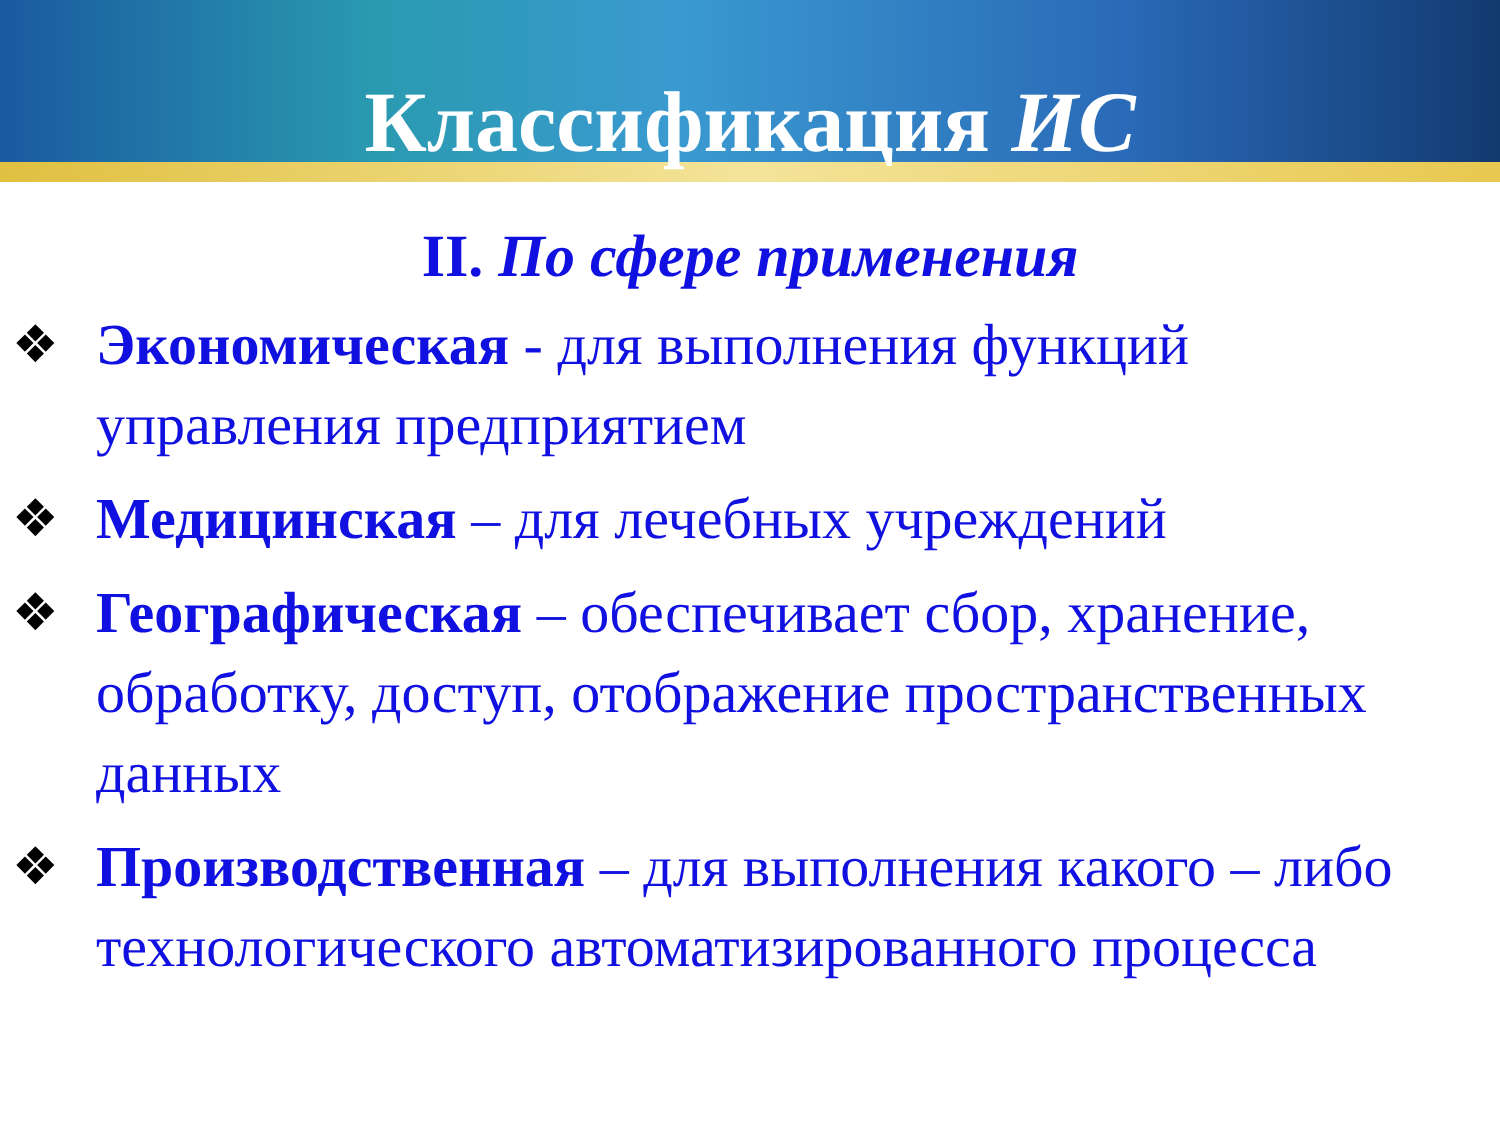Классификация ИС
II. По сфере применения
❖ Экономическая - для выполнения функций управления предприятием
❖ Медицинская – для лечебных учреждений
❖ Географическая – обеспечивает сбор, хранение, обработку, доступ, отображение пространственных данных
❖ Производственная – для выполнения какого – либо технологического автоматизированного процесса